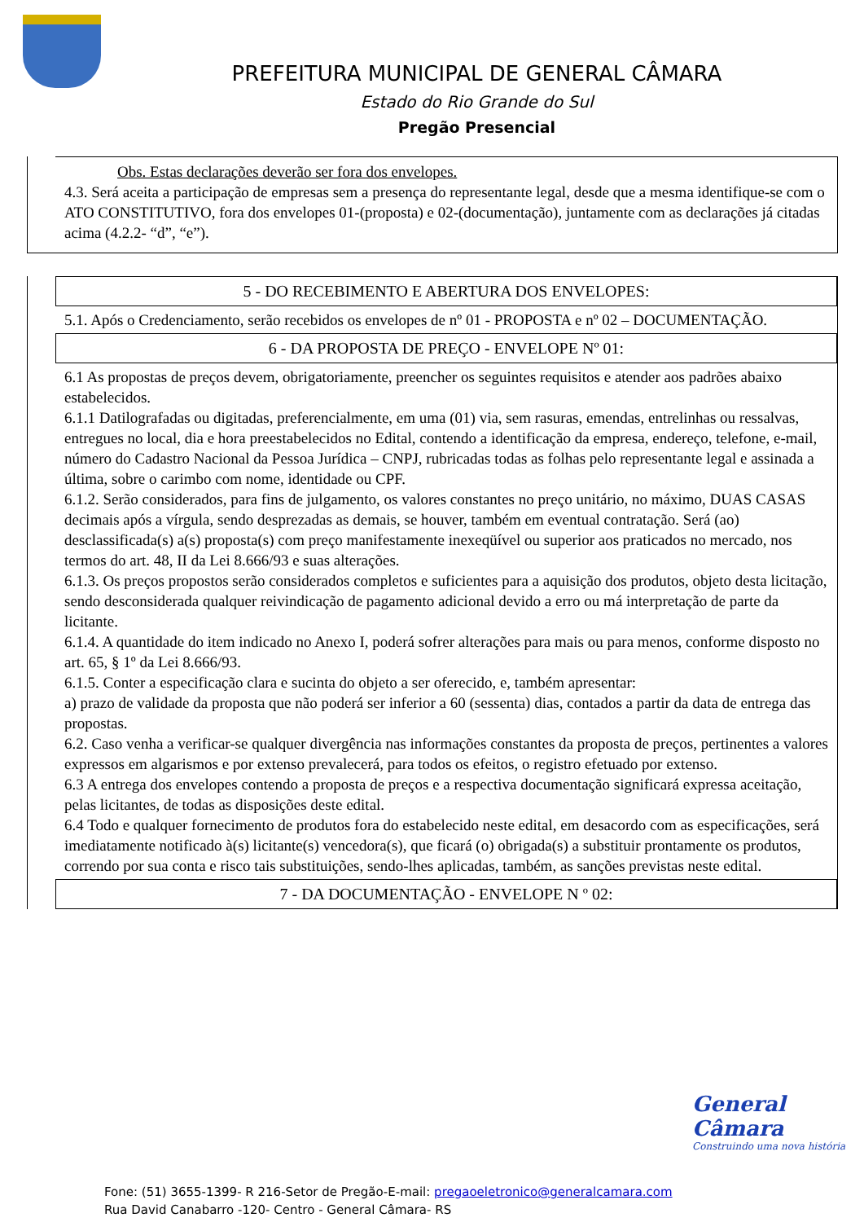PREFEITURA MUNICIPAL DE GENERAL CÂMARA
Estado do Rio Grande do Sul
Pregão Presencial
Obs. Estas declarações deverão ser fora dos envelopes.
4.3. Será aceita a participação de empresas sem a presença do representante legal, desde que a mesma identifique-se com o ATO CONSTITUTIVO, fora dos envelopes 01-(proposta) e 02-(documentação), juntamente com as declarações já citadas acima (4.2.2- “d”, “e”).
5 - DO RECEBIMENTO E ABERTURA DOS ENVELOPES:
5.1. Após o Credenciamento, serão recebidos os envelopes de nº 01 - PROPOSTA e nº 02 – DOCUMENTAÇÃO.
6 - DA PROPOSTA DE PREÇO - ENVELOPE Nº 01:
6.1 As propostas de preços devem, obrigatoriamente, preencher os seguintes requisitos e atender aos padrões abaixo estabelecidos.
6.1.1 Datilografadas ou digitadas, preferencialmente, em uma (01) via, sem rasuras, emendas, entrelinhas ou ressalvas, entregues no local, dia e hora preestabelecidos no Edital, contendo a identificação da empresa, endereço, telefone, e-mail, número do Cadastro Nacional da Pessoa Jurídica – CNPJ, rubricadas todas as folhas pelo representante legal e assinada a última, sobre o carimbo com nome, identidade ou CPF.
6.1.2. Serão considerados, para fins de julgamento, os valores constantes no preço unitário, no máximo, DUAS CASAS decimais após a vírgula, sendo desprezadas as demais, se houver, também em eventual contratação. Será (ao) desclassificada(s) a(s) proposta(s) com preço manifestamente inexeqüível ou superior aos praticados no mercado, nos termos do art. 48, II da Lei 8.666/93 e suas alterações.
6.1.3. Os preços propostos serão considerados completos e suficientes para a aquisição dos produtos, objeto desta licitação, sendo desconsiderada qualquer reivindicação de pagamento adicional devido a erro ou má interpretação de parte da licitante.
6.1.4. A quantidade do item indicado no Anexo I, poderá sofrer alterações para mais ou para menos, conforme disposto no art. 65, § 1º da Lei 8.666/93.
6.1.5. Conter a especificação clara e sucinta do objeto a ser oferecido, e, também apresentar:
a) prazo de validade da proposta que não poderá ser inferior a 60 (sessenta) dias, contados a partir da data de entrega das propostas.
6.2. Caso venha a verificar-se qualquer divergência nas informações constantes da proposta de preços, pertinentes a valores expressos em algarismos e por extenso prevalecerá, para todos os efeitos, o registro efetuado por extenso.
6.3 A entrega dos envelopes contendo a proposta de preços e a respectiva documentação significará expressa aceitação, pelas licitantes, de todas as disposições deste edital.
6.4 Todo e qualquer fornecimento de produtos fora do estabelecido neste edital, em desacordo com as especificações, será imediatamente notificado à(s) licitante(s) vencedora(s), que ficará (o) obrigada(s) a substituir prontamente os produtos, correndo por sua conta e risco tais substituições, sendo-lhes aplicadas, também, as sanções previstas neste edital.
7 - DA DOCUMENTAÇÃO - ENVELOPE N º 02:
General Câmara
Construindo uma nova história
Fone: (51) 3655-1399- R 216-Setor de Pregão-E-mail: pregaoeletronico@generalcamara.com
Rua David Canabarro -120- Centro - General Câmara- RS